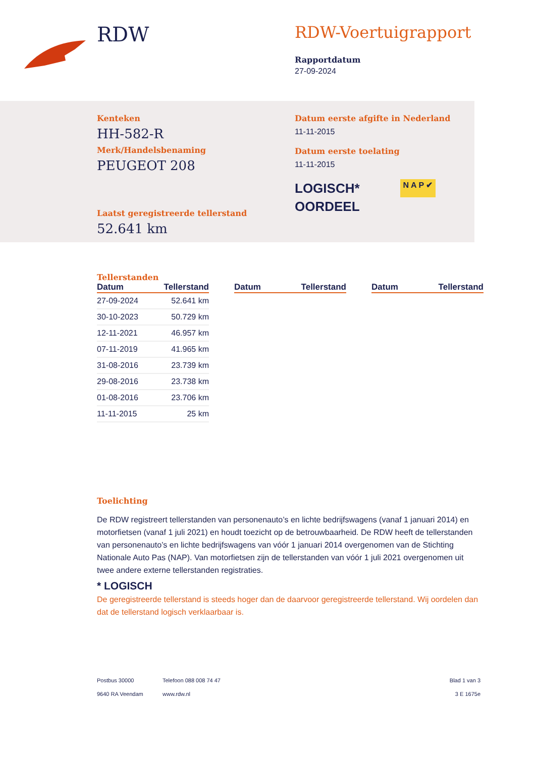RDW
RDW-Voertuigrapport
Rapportdatum
27-09-2024
Kenteken
HH-582-R
Merk/Handelsbenaming
PEUGEOT 208
Laatst geregistreerde tellerstand
52.641 km
Datum eerste afgifte in Nederland
11-11-2015
Datum eerste toelating
11-11-2015
LOGISCH*
OORDEEL
N A P ✔
Tellerstanden
| Datum | Tellerstand |
| --- | --- |
| 27-09-2024 | 52.641 km |
| 30-10-2023 | 50.729 km |
| 12-11-2021 | 46.957 km |
| 07-11-2019 | 41.965 km |
| 31-08-2016 | 23.739 km |
| 29-08-2016 | 23.738 km |
| 01-08-2016 | 23.706 km |
| 11-11-2015 | 25 km |
| Datum | Tellerstand |
| --- | --- |
| Datum | Tellerstand |
| --- | --- |
Toelichting
De RDW registreert tellerstanden van personenauto’s en lichte bedrijfswagens (vanaf 1 januari 2014) en motorfietsen (vanaf 1 juli 2021) en houdt toezicht op de betrouwbaarheid. De RDW heeft de tellerstanden van personenauto’s en lichte bedrijfswagens van vóór 1 januari 2014 overgenomen van de Stichting Nationale Auto Pas (NAP). Van motorfietsen zijn de tellerstanden van vóór 1 juli 2021 overgenomen uit twee andere externe tellerstanden registraties.
* LOGISCH
De geregistreerde tellerstand is steeds hoger dan de daarvoor geregistreerde tellerstand. Wij oordelen dan dat de tellerstand logisch verklaarbaar is.
Postbus 30000
9640 RA Veendam
Telefoon 088 008 74 47
www.rdw.nl
Blad 1 van 3
3 E 1675e